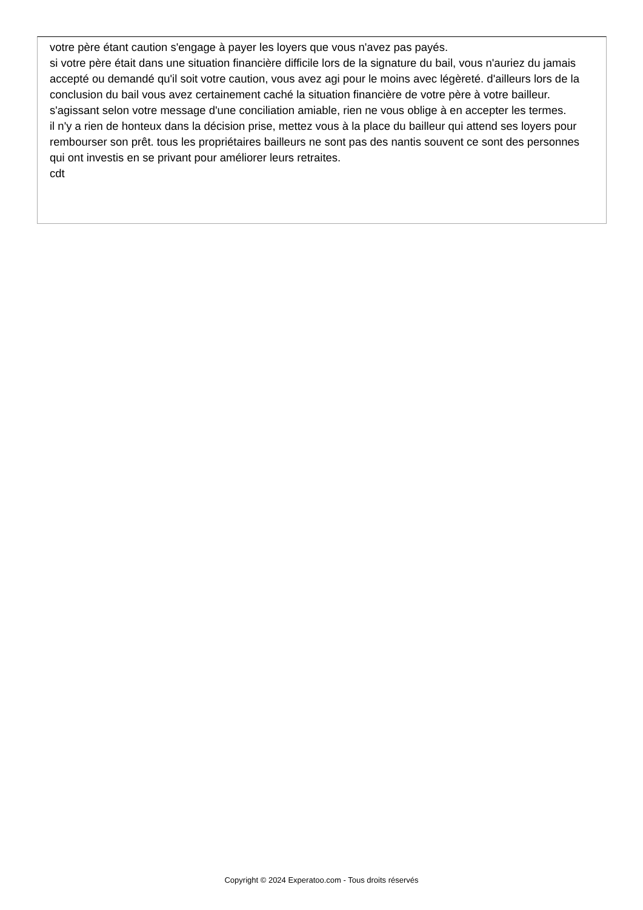votre père étant caution s'engage à payer les loyers que vous n'avez pas payés.
si votre père était dans une situation financière difficile lors de la signature du bail, vous n'auriez du jamais accepté ou demandé qu'il soit votre caution, vous avez agi pour le moins avec légèreté. d'ailleurs lors de la conclusion du bail vous avez certainement caché la situation financière de votre père à votre bailleur.
s'agissant selon votre message d'une conciliation amiable, rien ne vous oblige à en accepter les termes.
il n'y a rien de honteux dans la décision prise, mettez vous à la place du bailleur qui attend ses loyers pour rembourser son prêt. tous les propriétaires bailleurs ne sont pas des nantis souvent ce sont des personnes qui ont investis en se privant pour améliorer leurs retraites.
cdt
Copyright © 2024 Experatoo.com - Tous droits réservés